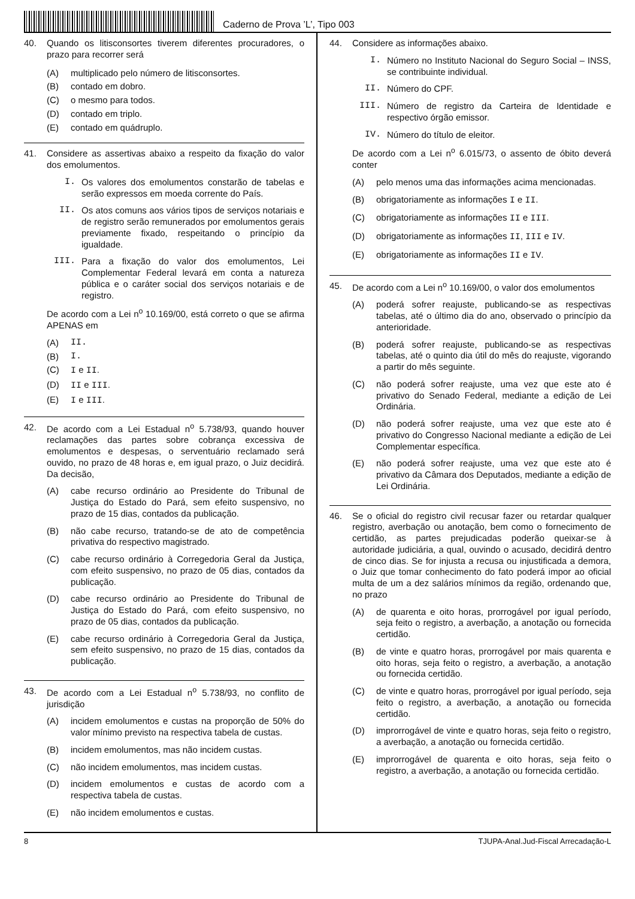Caderno de Prova ’L’, Tipo 003
40. Quando os litisconsortes tiverem diferentes procuradores, o prazo para recorrer será
(A) multiplicado pelo número de litisconsortes.
(B) contado em dobro.
(C) o mesmo para todos.
(D) contado em triplo.
(E) contado em quádruplo.
41. Considere as assertivas abaixo a respeito da fixação do valor dos emolumentos.
I. Os valores dos emolumentos constarão de tabelas e serão expressos em moeda corrente do País.
II. Os atos comuns aos vários tipos de serviços notariais e de registro serão remunerados por emolumentos gerais previamente fixado, respeitando o princípio da igualdade.
III. Para a fixação do valor dos emolumentos, Lei Complementar Federal levará em conta a natureza pública e o caráter social dos serviços notariais e de registro.
De acordo com a Lei n<sup>o</sup> 10.169/00, está correto o que se afirma APENAS em
(A) II.
(B) I.
(C) I e II.
(D) II e III.
(E) I e III.
42. De acordo com a Lei Estadual n<sup>o</sup> 5.738/93, quando houver reclamações das partes sobre cobrança excessiva de emolumentos e despesas, o serventuário reclamado será ouvido, no prazo de 48 horas e, em igual prazo, o Juiz decidirá. Da decisão,
(A) cabe recurso ordinário ao Presidente do Tribunal de Justiça do Estado do Pará, sem efeito suspensivo, no prazo de 15 dias, contados da publicação.
(B) não cabe recurso, tratando-se de ato de competência privativa do respectivo magistrado.
(C) cabe recurso ordinário à Corregedoria Geral da Justiça, com efeito suspensivo, no prazo de 05 dias, contados da publicação.
(D) cabe recurso ordinário ao Presidente do Tribunal de Justiça do Estado do Pará, com efeito suspensivo, no prazo de 05 dias, contados da publicação.
(E) cabe recurso ordinário à Corregedoria Geral da Justiça, sem efeito suspensivo, no prazo de 15 dias, contados da publicação.
43. De acordo com a Lei Estadual n<sup>o</sup> 5.738/93, no conflito de jurisdição
(A) incidem emolumentos e custas na proporção de 50% do valor mínimo previsto na respectiva tabela de custas.
(B) incidem emolumentos, mas não incidem custas.
(C) não incidem emolumentos, mas incidem custas.
(D) incidem emolumentos e custas de acordo com a respectiva tabela de custas.
(E) não incidem emolumentos e custas.
44. Considere as informações abaixo.
I. Número no Instituto Nacional do Seguro Social – INSS, se contribuinte individual.
II. Número do CPF.
III. Número de registro da Carteira de Identidade e respectivo órgão emissor.
IV. Número do título de eleitor.
De acordo com a Lei n<sup>o</sup> 6.015/73, o assento de óbito deverá conter
(A) pelo menos uma das informações acima mencionadas.
(B) obrigatoriamente as informações I e II.
(C) obrigatoriamente as informações II e III.
(D) obrigatoriamente as informações II, III e IV.
(E) obrigatoriamente as informações II e IV.
45. De acordo com a Lei n<sup>o</sup> 10.169/00, o valor dos emolumentos
(A) poderá sofrer reajuste, publicando-se as respectivas tabelas, até o último dia do ano, observado o princípio da anterioridade.
(B) poderá sofrer reajuste, publicando-se as respectivas tabelas, até o quinto dia útil do mês do reajuste, vigorando a partir do mês seguinte.
(C) não poderá sofrer reajuste, uma vez que este ato é privativo do Senado Federal, mediante a edição de Lei Ordinária.
(D) não poderá sofrer reajuste, uma vez que este ato é privativo do Congresso Nacional mediante a edição de Lei Complementar específica.
(E) não poderá sofrer reajuste, uma vez que este ato é privativo da Câmara dos Deputados, mediante a edição de Lei Ordinária.
46. Se o oficial do registro civil recusar fazer ou retardar qualquer registro, averbação ou anotação, bem como o fornecimento de certidão, as partes prejudicadas poderão queixar-se à autoridade judiciária, a qual, ouvindo o acusado, decidirá dentro de cinco dias. Se for injusta a recusa ou injustificada a demora, o Juiz que tomar conhecimento do fato poderá impor ao oficial multa de um a dez salários mínimos da região, ordenando que, no prazo
(A) de quarenta e oito horas, prorrogável por igual período, seja feito o registro, a averbação, a anotação ou fornecida certidão.
(B) de vinte e quatro horas, prorrogável por mais quarenta e oito horas, seja feito o registro, a averbação, a anotação ou fornecida certidão.
(C) de vinte e quatro horas, prorrogável por igual período, seja feito o registro, a averbação, a anotação ou fornecida certidão.
(D) improrrogável de vinte e quatro horas, seja feito o registro, a averbação, a anotação ou fornecida certidão.
(E) improrrogável de quarenta e oito horas, seja feito o registro, a averbação, a anotação ou fornecida certidão.
8 TJUPA-Anal.Jud-Fiscal Arrecadação-L